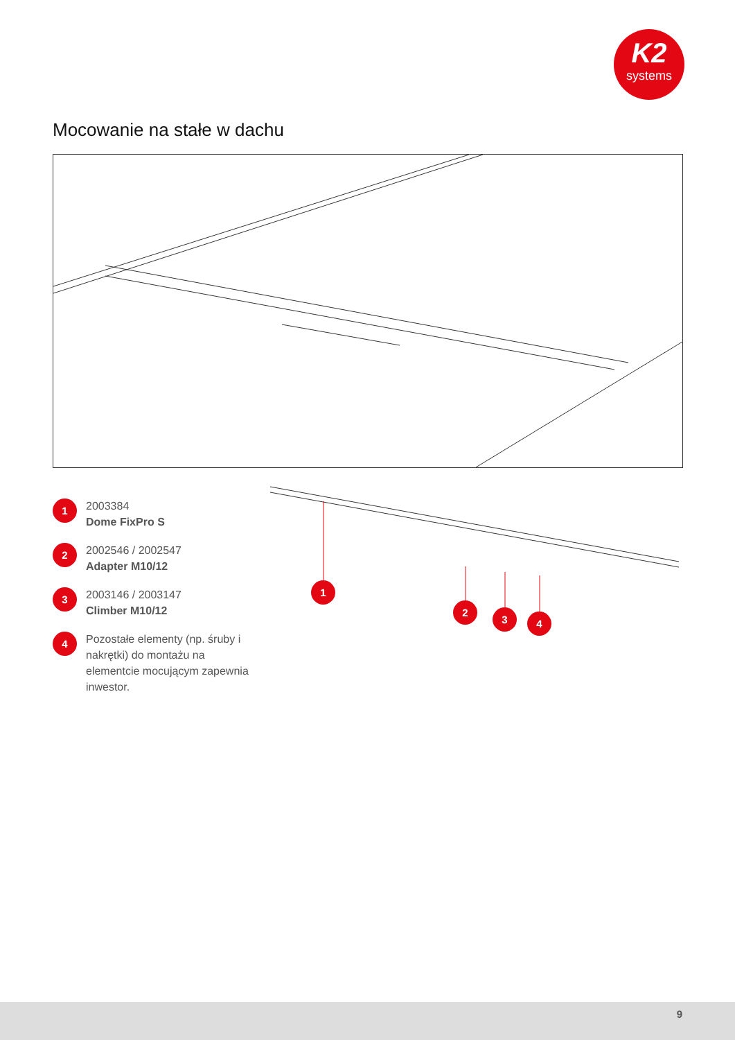K2
systems
Mocowanie na stałe w dachu
1
2003384
Dome FixPro S
2
2002546 / 2002547
Adapter M10/12
3
2003146 / 2003147
Climber M10/12
4
Pozostałe elementy (np. śruby i nakrętki) do montażu na elementcie mocującym zapewnia inwestor.
1
2
3 4
9